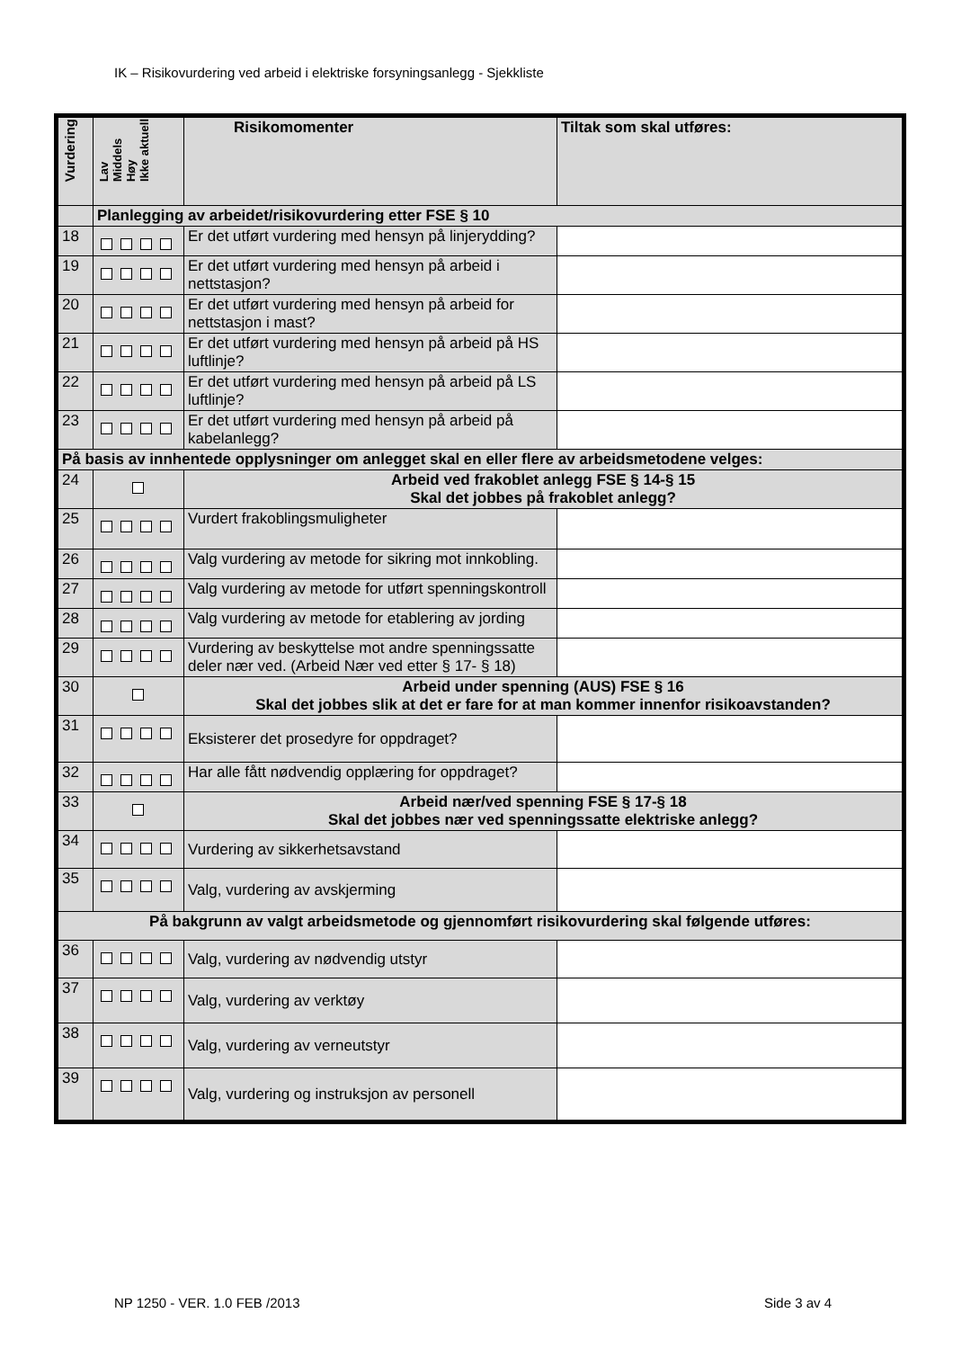IK – Risikovurdering ved arbeid i elektriske forsyningsanlegg - Sjekkliste
| Vurdering | Lav Middels Høy Ikke aktuell | Risikomomenter | Tiltak som skal utføres: |
| --- | --- | --- | --- |
| | Planlegging av arbeidet/risikovurdering etter FSE § 10 | | |
| 18 | | Er det utført vurdering med hensyn på linjerydding? | |
| 19 | | Er det utført vurdering med hensyn på arbeid i nettstasjon? | |
| 20 | | Er det utført vurdering med hensyn på arbeid for nettstasjon i mast? | |
| 21 | | Er det utført vurdering med hensyn på arbeid på HS luftlinje? | |
| 22 | | Er det utført vurdering med hensyn på arbeid på LS luftlinje? | |
| 23 | | Er det utført vurdering med hensyn på arbeid på kabelanlegg? | |
| På basis av innhentede opplysninger om anlegget skal en eller flere av arbeidsmetodene velges: | | | |
| 24 | | Arbeid ved frakoblet anlegg FSE § 14-§ 15 Skal det jobbes på frakoblet anlegg? | |
| 25 | | Vurdert frakoblingsmuligheter | |
| 26 | | Valg vurdering av metode for sikring mot innkobling. | |
| 27 | | Valg vurdering av metode for utført spenningskontroll | |
| 28 | | Valg vurdering av metode for etablering av jording | |
| 29 | | Vurdering av beskyttelse mot andre spenningssatte deler nær ved. (Arbeid Nær ved etter § 17- § 18) | |
| 30 | | Arbeid under spenning (AUS) FSE § 16 Skal det jobbes slik at det er fare for at man kommer innenfor risikoavstanden? | |
| 31 | | Eksisterer det prosedyre for oppdraget? | |
| 32 | | Har alle fått nødvendig opplæring for oppdraget? | |
| 33 | | Arbeid nær/ved spenning FSE § 17-§ 18 Skal det jobbes nær ved spenningssatte elektriske anlegg? | |
| 34 | | Vurdering av sikkerhetsavstand | |
| 35 | | Valg, vurdering av avskjerming | |
| På bakgrunn av valgt arbeidsmetode og gjennomført risikovurdering skal følgende utføres: | | | |
| 36 | | Valg, vurdering av nødvendig utstyr | |
| 37 | | Valg, vurdering av verktøy | |
| 38 | | Valg, vurdering av verneutstyr | |
| 39 | | Valg, vurdering og instruksjon av personell | |
NP 1250 - VER. 1.0 FEB /2013 Side 3 av 4